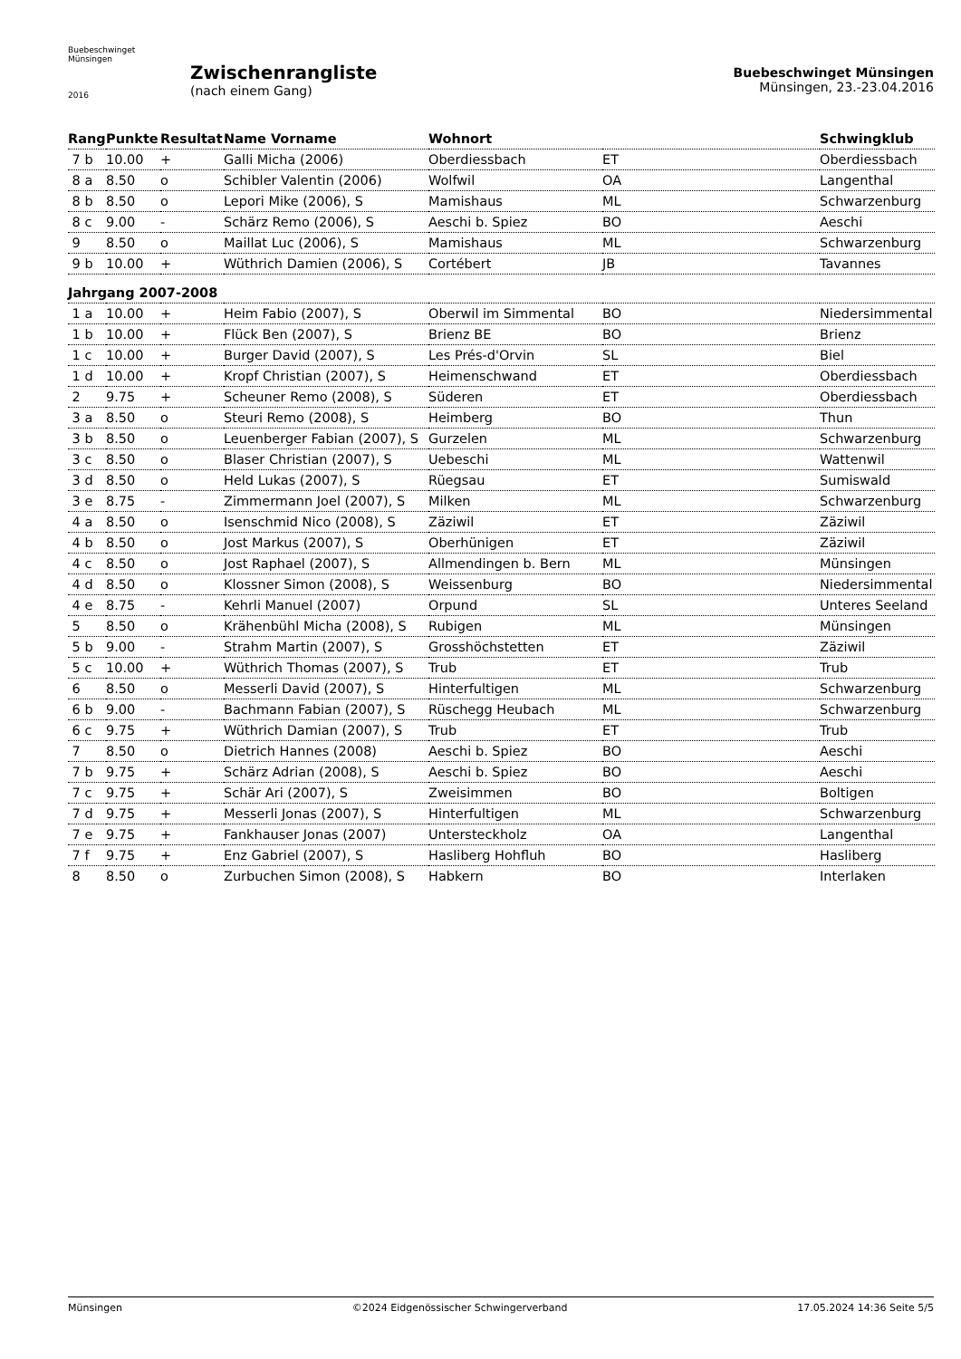Buebeschwinget Münsingen
2016
Zwischenrangliste
(nach einem Gang)
Buebeschwinget Münsingen
Münsingen, 23.-23.04.2016
| Rang | Punkte | Resultat | Name Vorname | Wohnort | | Schwingklub |
| --- | --- | --- | --- | --- | --- | --- |
| 7 b | 10.00 | + | Galli Micha (2006) | Oberdiessbach | ET | Oberdiessbach |
| 8 a | 8.50 | o | Schibler Valentin (2006) | Wolfwil | OA | Langenthal |
| 8 b | 8.50 | o | Lepori Mike (2006), S | Mamishaus | ML | Schwarzenburg |
| 8 c | 9.00 | - | Schärz Remo (2006), S | Aeschi b. Spiez | BO | Aeschi |
| 9 | 8.50 | o | Maillat Luc (2006), S | Mamishaus | ML | Schwarzenburg |
| 9 b | 10.00 | + | Wüthrich Damien (2006), S | Cortébert | JB | Tavannes |
| Jahrgang 2007-2008 | | | | | | |
| 1 a | 10.00 | + | Heim Fabio (2007), S | Oberwil im Simmental | BO | Niedersimmental |
| 1 b | 10.00 | + | Flück Ben (2007), S | Brienz BE | BO | Brienz |
| 1 c | 10.00 | + | Burger David (2007), S | Les Prés-d'Orvin | SL | Biel |
| 1 d | 10.00 | + | Kropf Christian (2007), S | Heimenschwand | ET | Oberdiessbach |
| 2 | 9.75 | + | Scheuner Remo (2008), S | Süderen | ET | Oberdiessbach |
| 3 a | 8.50 | o | Steuri Remo (2008), S | Heimberg | BO | Thun |
| 3 b | 8.50 | o | Leuenberger Fabian (2007), S | Gurzelen | ML | Schwarzenburg |
| 3 c | 8.50 | o | Blaser Christian (2007), S | Uebeschi | ML | Wattenwil |
| 3 d | 8.50 | o | Held Lukas (2007), S | Rüegsau | ET | Sumiswald |
| 3 e | 8.75 | - | Zimmermann Joel (2007), S | Milken | ML | Schwarzenburg |
| 4 a | 8.50 | o | Isenschmid Nico (2008), S | Zäziwil | ET | Zäziwil |
| 4 b | 8.50 | o | Jost Markus (2007), S | Oberhünigen | ET | Zäziwil |
| 4 c | 8.50 | o | Jost Raphael (2007), S | Allmendingen b. Bern | ML | Münsingen |
| 4 d | 8.50 | o | Klossner Simon (2008), S | Weissenburg | BO | Niedersimmental |
| 4 e | 8.75 | - | Kehrli Manuel (2007) | Orpund | SL | Unteres Seeland |
| 5 | 8.50 | o | Krähenbühl Micha (2008), S | Rubigen | ML | Münsingen |
| 5 b | 9.00 | - | Strahm Martin (2007), S | Grosshöchstetten | ET | Zäziwil |
| 5 c | 10.00 | + | Wüthrich Thomas (2007), S | Trub | ET | Trub |
| 6 | 8.50 | o | Messerli David (2007), S | Hinterfultigen | ML | Schwarzenburg |
| 6 b | 9.00 | - | Bachmann Fabian (2007), S | Rüschegg Heubach | ML | Schwarzenburg |
| 6 c | 9.75 | + | Wüthrich Damian (2007), S | Trub | ET | Trub |
| 7 | 8.50 | o | Dietrich Hannes (2008) | Aeschi b. Spiez | BO | Aeschi |
| 7 b | 9.75 | + | Schärz Adrian (2008), S | Aeschi b. Spiez | BO | Aeschi |
| 7 c | 9.75 | + | Schär Ari (2007), S | Zweisimmen | BO | Boltigen |
| 7 d | 9.75 | + | Messerli Jonas (2007), S | Hinterfultigen | ML | Schwarzenburg |
| 7 e | 9.75 | + | Fankhauser Jonas (2007) | Untersteckholz | OA | Langenthal |
| 7 f | 9.75 | + | Enz Gabriel (2007), S | Hasliberg Hohfluh | BO | Hasliberg |
| 8 | 8.50 | o | Zurbuchen Simon (2008), S | Habkern | BO | Interlaken |
Münsingen ©2024 Eidgenössischer Schwingerverband 17.05.2024 14:36 Seite 5/5